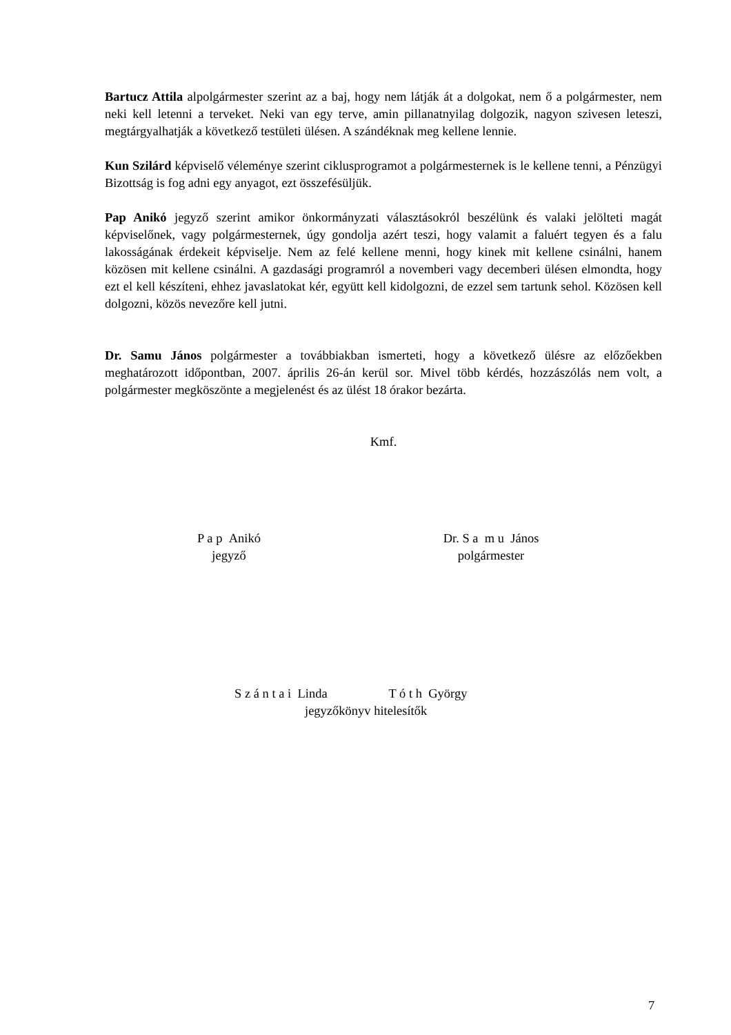Bartucz Attila alpolgármester szerint az a baj, hogy nem látják át a dolgokat, nem ő a polgármester, nem neki kell letenni a terveket. Neki van egy terve, amin pillanatnyilag dolgozik, nagyon szivesen leteszi, megtárgyalhatják a következő testületi ülésen. A szándéknak meg kellene lennie.
Kun Szilárd képviselő véleménye szerint ciklusprogramot a polgármesternek is le kellene tenni, a Pénzügyi Bizottság is fog adni egy anyagot, ezt összefésüljük.
Pap Anikó jegyző szerint amikor önkormányzati választásokról beszélünk és valaki jelölteti magát képviselőnek, vagy polgármesternek, úgy gondolja azért teszi, hogy valamit a faluért tegyen és a falu lakosságának érdekeit képviselje. Nem az felé kellene menni, hogy kinek mit kellene csinálni, hanem közösen mit kellene csinálni. A gazdasági programról a novemberi vagy decemberi ülésen elmondta, hogy ezt el kell készíteni, ehhez javaslatokat kér, együtt kell kidolgozni, de ezzel sem tartunk sehol. Közösen kell dolgozni, közös nevezőre kell jutni.
Dr. Samu János polgármester a továbbiakban ismerteti, hogy a következő ülésre az előzőekben meghatározott időpontban, 2007. április 26-án kerül sor. Mivel több kérdés, hozzászólás nem volt, a polgármester megköszönte a megjelenést és az ülést 18 órakor bezárta.
Kmf.
P a p Anikó
jegyző
Dr. S a m u János
polgármester
S z á n t a i Linda T ó t h György
jegyzőkönyv hitelesítők
7